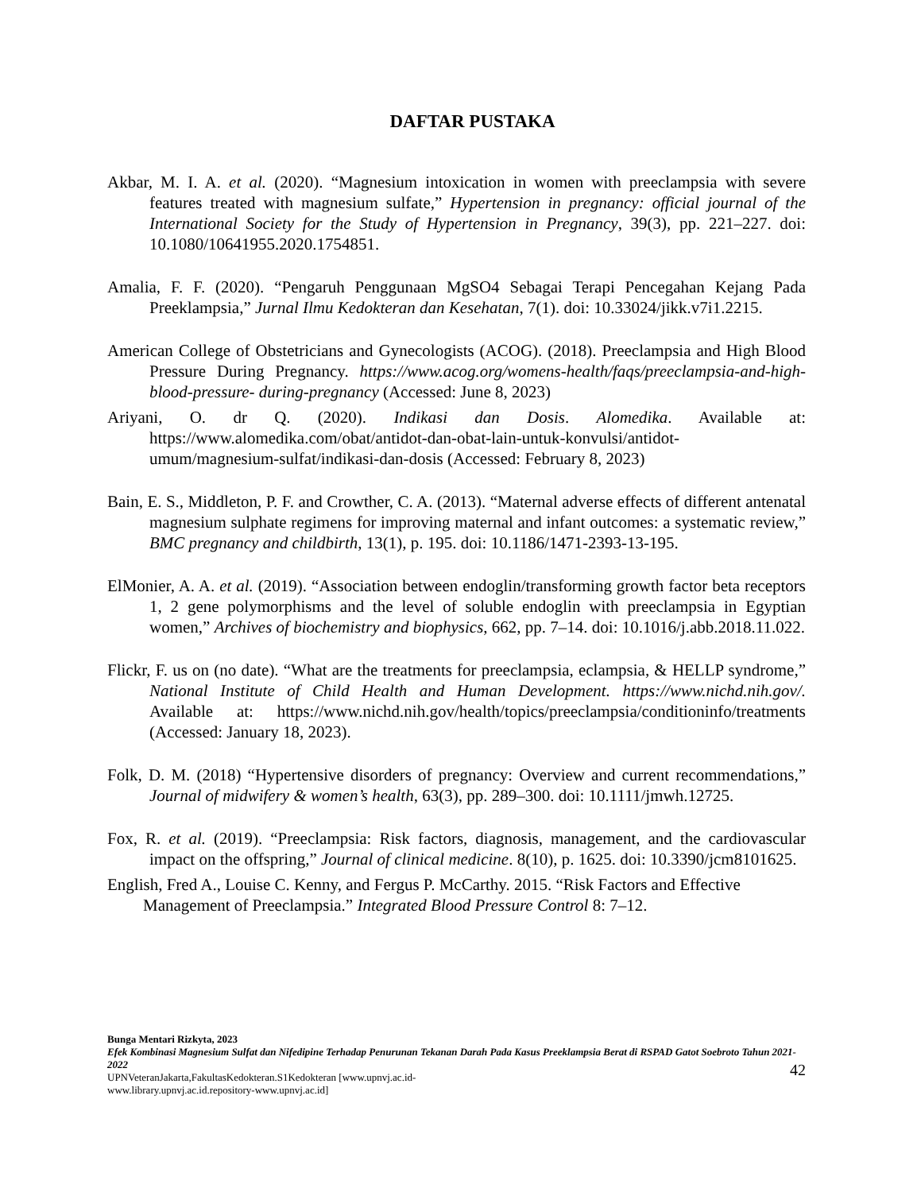DAFTAR PUSTAKA
Akbar, M. I. A. et al. (2020). “Magnesium intoxication in women with preeclampsia with severe features treated with magnesium sulfate,” Hypertension in pregnancy: official journal of the International Society for the Study of Hypertension in Pregnancy, 39(3), pp. 221–227. doi: 10.1080/10641955.2020.1754851.
Amalia, F. F. (2020). “Pengaruh Penggunaan MgSO4 Sebagai Terapi Pencegahan Kejang Pada Preeklampsia,” Jurnal Ilmu Kedokteran dan Kesehatan, 7(1). doi: 10.33024/jikk.v7i1.2215.
American College of Obstetricians and Gynecologists (ACOG). (2018). Preeclampsia and High Blood Pressure During Pregnancy. https://www.acog.org/womens-health/faqs/preeclampsia-and-high-blood-pressure- during-pregnancy (Accessed: June 8, 2023)
Ariyani, O. dr Q. (2020). Indikasi dan Dosis. Alomedika. Available at: https://www.alomedika.com/obat/antidot-dan-obat-lain-untuk-konvulsi/antidot-umum/magnesium-sulfat/indikasi-dan-dosis (Accessed: February 8, 2023)
Bain, E. S., Middleton, P. F. and Crowther, C. A. (2013). “Maternal adverse effects of different antenatal magnesium sulphate regimens for improving maternal and infant outcomes: a systematic review,” BMC pregnancy and childbirth, 13(1), p. 195. doi: 10.1186/1471-2393-13-195.
ElMonier, A. A. et al. (2019). “Association between endoglin/transforming growth factor beta receptors 1, 2 gene polymorphisms and the level of soluble endoglin with preeclampsia in Egyptian women,” Archives of biochemistry and biophysics, 662, pp. 7–14. doi: 10.1016/j.abb.2018.11.022.
Flickr, F. us on (no date). “What are the treatments for preeclampsia, eclampsia, & HELLP syndrome,” National Institute of Child Health and Human Development. https://www.nichd.nih.gov/. Available at: https://www.nichd.nih.gov/health/topics/preeclampsia/conditioninfo/treatments (Accessed: January 18, 2023).
Folk, D. M. (2018) “Hypertensive disorders of pregnancy: Overview and current recommendations,” Journal of midwifery & women’s health, 63(3), pp. 289–300. doi: 10.1111/jmwh.12725.
Fox, R. et al. (2019). “Preeclampsia: Risk factors, diagnosis, management, and the cardiovascular impact on the offspring,” Journal of clinical medicine. 8(10), p. 1625. doi: 10.3390/jcm8101625.
English, Fred A., Louise C. Kenny, and Fergus P. McCarthy. 2015. “Risk Factors and Effective Management of Preeclampsia.” Integrated Blood Pressure Control 8: 7–12.
Bunga Mentari Rizkyta, 2023
Efek Kombinasi Magnesium Sulfat dan Nifedipine Terhadap Penurunan Tekanan Darah Pada Kasus Preeklampsia Berat di RSPAD Gatot Soebroto Tahun 2021-2022
UPNVeteranJakarta,FakultasKedokteran.S1Kedokteran [www.upnvj.ac.id-
www.library.upnvj.ac.id.repository-www.upnvj.ac.id]
42